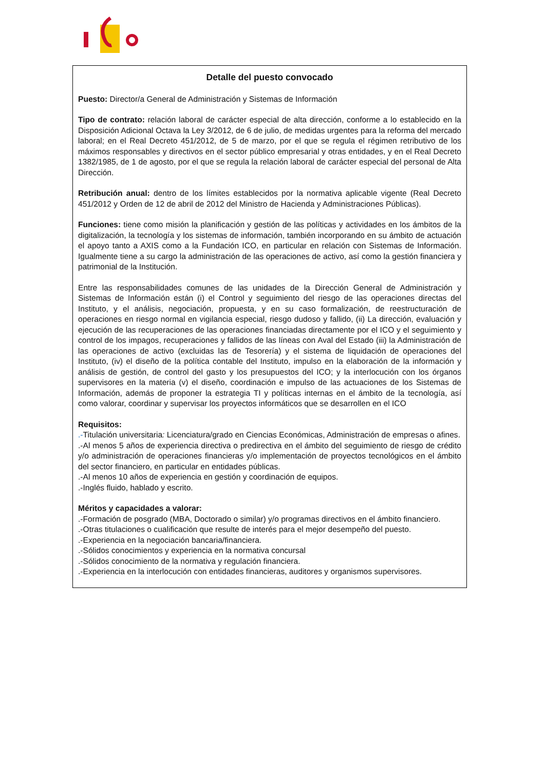Detalle del puesto convocado
Puesto: Director/a General de Administración y Sistemas de Información
Tipo de contrato: relación laboral de carácter especial de alta dirección, conforme a lo establecido en la Disposición Adicional Octava la Ley 3/2012, de 6 de julio, de medidas urgentes para la reforma del mercado laboral; en el Real Decreto 451/2012, de 5 de marzo, por el que se regula el régimen retributivo de los máximos responsables y directivos en el sector público empresarial y otras entidades, y en el Real Decreto 1382/1985, de 1 de agosto, por el que se regula la relación laboral de carácter especial del personal de Alta Dirección.
Retribución anual: dentro de los límites establecidos por la normativa aplicable vigente (Real Decreto 451/2012 y Orden de 12 de abril de 2012 del Ministro de Hacienda y Administraciones Públicas).
Funciones: tiene como misión la planificación y gestión de las políticas y actividades en los ámbitos de la digitalización, la tecnología y los sistemas de información, también incorporando en su ámbito de actuación el apoyo tanto a AXIS como a la Fundación ICO, en particular en relación con Sistemas de Información. Igualmente tiene a su cargo la administración de las operaciones de activo, así como la gestión financiera y patrimonial de la Institución.
Entre las responsabilidades comunes de las unidades de la Dirección General de Administración y Sistemas de Información están (i) el Control y seguimiento del riesgo de las operaciones directas del Instituto, y el análisis, negociación, propuesta, y en su caso formalización, de reestructuración de operaciones en riesgo normal en vigilancia especial, riesgo dudoso y fallido, (ii) La dirección, evaluación y ejecución de las recuperaciones de las operaciones financiadas directamente por el ICO y el seguimiento y control de los impagos, recuperaciones y fallidos de las líneas con Aval del Estado (iii) la Administración de las operaciones de activo (excluidas las de Tesorería) y el sistema de liquidación de operaciones del Instituto, (iv) el diseño de la política contable del Instituto, impulso en la elaboración de la información y análisis de gestión, de control del gasto y los presupuestos del ICO; y la interlocución con los órganos supervisores en la materia (v) el diseño, coordinación e impulso de las actuaciones de los Sistemas de Información, además de proponer la estrategia TI y políticas internas en el ámbito de la tecnología, así como valorar, coordinar y supervisar los proyectos informáticos que se desarrollen en el ICO
Requisitos:
.-Titulación universitaria: Licenciatura/grado en Ciencias Económicas, Administración de empresas o afines.
.-Al menos 5 años de experiencia directiva o predirectiva en el ámbito del seguimiento de riesgo de crédito y/o administración de operaciones financieras y/o implementación de proyectos tecnológicos en el ámbito del sector financiero, en particular en entidades públicas.
.-Al menos 10 años de experiencia en gestión y coordinación de equipos.
.-Inglés fluido, hablado y escrito.
Méritos y capacidades a valorar:
.-Formación de posgrado (MBA, Doctorado o similar) y/o programas directivos en el ámbito financiero.
.-Otras titulaciones o cualificación que resulte de interés para el mejor desempeño del puesto.
.-Experiencia en la negociación bancaria/financiera.
.-Sólidos conocimientos y experiencia en la normativa concursal
.-Sólidos conocimiento de la normativa y regulación financiera.
.-Experiencia en la interlocución con entidades financieras, auditores y organismos supervisores.